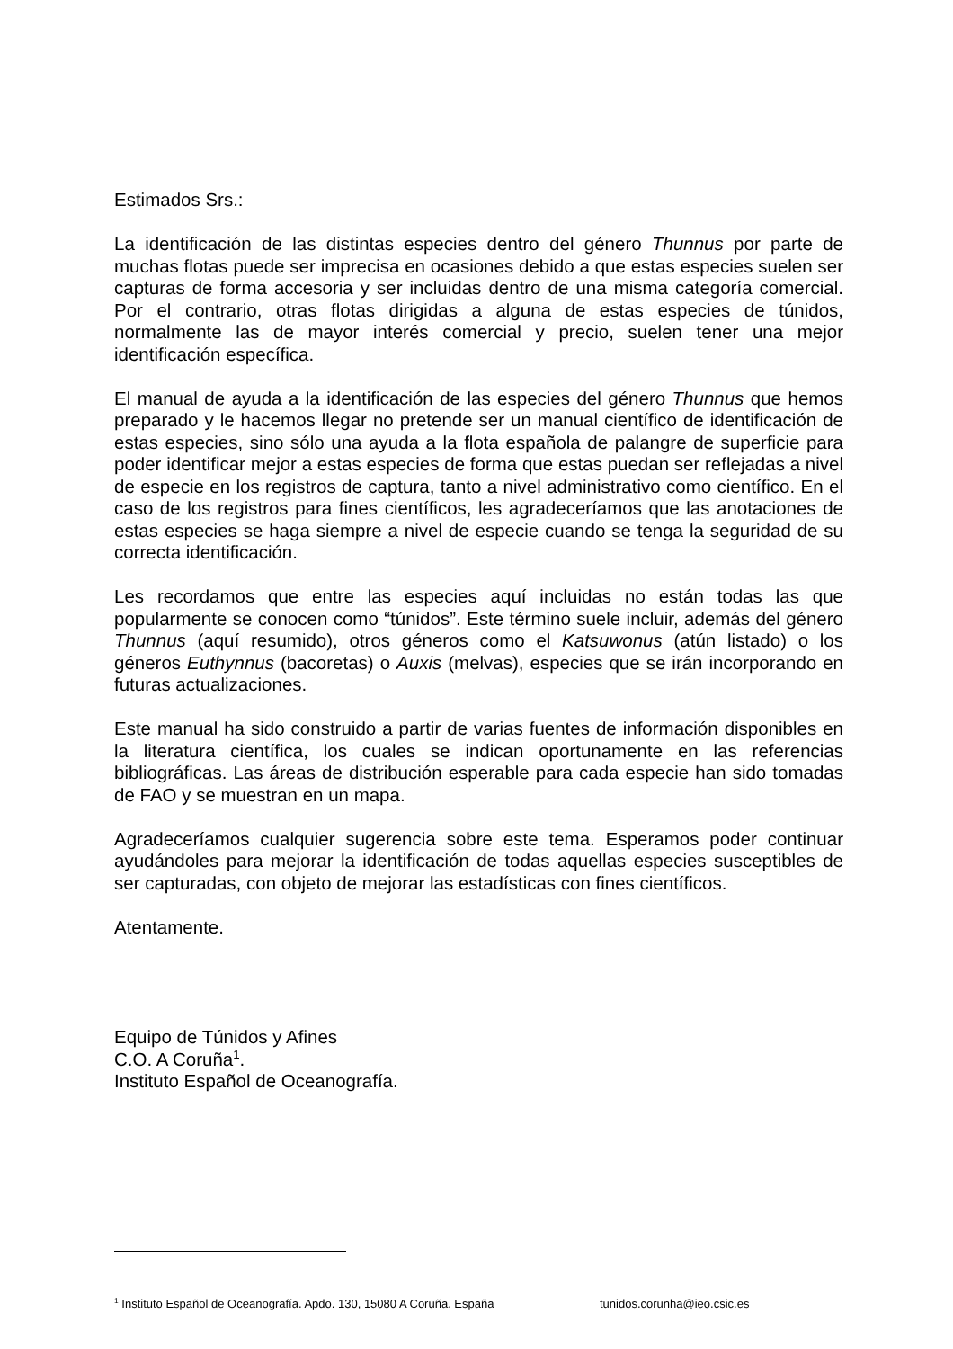Estimados Srs.:
La identificación de las distintas especies dentro del género Thunnus por parte de muchas flotas puede ser imprecisa en ocasiones debido a que estas especies suelen ser capturas de forma accesoria y ser incluidas dentro de una misma categoría comercial. Por el contrario, otras flotas dirigidas a alguna de estas especies de túnidos, normalmente las de mayor interés comercial y precio, suelen tener una mejor identificación específica.
El manual de ayuda a la identificación de las especies del género Thunnus que hemos preparado y le hacemos llegar no pretende ser un manual científico de identificación de estas especies, sino sólo una ayuda a la flota española de palangre de superficie para poder identificar mejor a estas especies de forma que estas puedan ser reflejadas a nivel de especie en los registros de captura, tanto a nivel administrativo como científico. En el caso de los registros para fines científicos, les agradeceríamos que las anotaciones de estas especies se haga siempre a nivel de especie cuando se tenga la seguridad de su correcta identificación.
Les recordamos que entre las especies aquí incluidas no están todas las que popularmente se conocen como “túnidos”. Este término suele incluir, además del género Thunnus (aquí resumido), otros géneros como el Katsuwonus (atún listado) o los géneros Euthynnus (bacoretas) o Auxis (melvas), especies que se irán incorporando en futuras actualizaciones.
Este manual ha sido construido a partir de varias fuentes de información disponibles en la literatura científica, los cuales se indican oportunamente en las referencias bibliográficas. Las áreas de distribución esperable para cada especie han sido tomadas de FAO y se muestran en un mapa.
Agradeceríamos cualquier sugerencia sobre este tema. Esperamos poder continuar ayudándoles para mejorar la identificación de todas aquellas especies susceptibles de ser capturadas, con objeto de mejorar las estadísticas con fines científicos.
Atentamente.
Equipo de Túnidos y Afines
C.O. A Coruña<sup>1</sup>.
Instituto Español de Oceanografía.
<sup>1</sup> Instituto Español de Oceanografía. Apdo. 130, 15080 A Coruña. España tunidos.corunha@ieo.csic.es